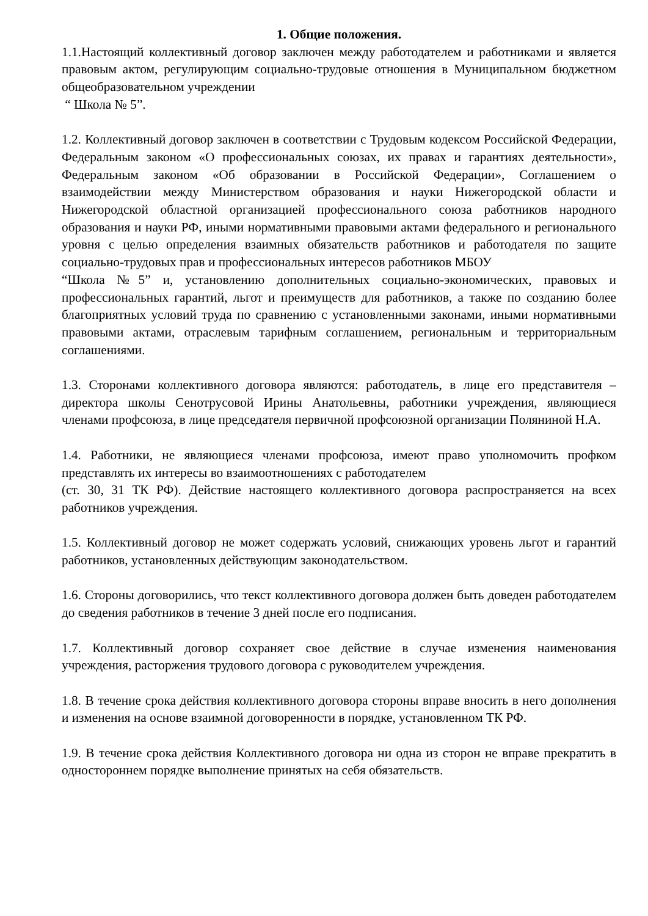1. Общие положения.
1.1.Настоящий коллективный договор заключен между работодателем и работниками и является правовым актом, регулирующим социально-трудовые отношения в Муниципальном бюджетном общеобразовательном учреждении
“ Школа № 5”.
1.2. Коллективный договор заключен в соответствии с Трудовым кодексом Российской Федерации, Федеральным законом «О профессиональных союзах, их правах и гарантиях деятельности», Федеральным законом «Об образовании в Российской Федерации», Соглашением о взаимодействии между Министерством образования и науки Нижегородской области и Нижегородской областной организацией профессионального союза работников народного образования и науки РФ, иными нормативными правовыми актами федерального и регионального уровня с целью определения взаимных обязательств работников и работодателя по защите социально-трудовых прав и профессиональных интересов работников МБОУ
“Школа №5” и, установлению дополнительных социально-экономических, правовых и профессиональных гарантий, льгот и преимуществ для работников, а также по созданию более благоприятных условий труда по сравнению с установленными законами, иными нормативными правовыми актами, отраслевым тарифным соглашением, региональным и территориальным соглашениями.
1.3. Сторонами коллективного договора являются: работодатель, в лице его представителя – директора школы Сенотрусовой Ирины Анатольевны, работники учреждения, являющиеся членами профсоюза, в лице председателя первичной профсоюзной организации Поляниной Н.А.
1.4. Работники, не являющиеся членами профсоюза, имеют право уполномочить профком представлять их интересы во взаимоотношениях с работодателем
(ст. 30, 31 ТК РФ). Действие настоящего коллективного договора распространяется на всех работников учреждения.
1.5. Коллективный договор не может содержать условий, снижающих уровень льгот и гарантий работников, установленных действующим законодательством.
1.6. Стороны договорились, что текст коллективного договора должен быть доведен работодателем до сведения работников в течение 3 дней после его подписания.
1.7. Коллективный договор сохраняет свое действие в случае изменения наименования учреждения, расторжения трудового договора с руководителем учреждения.
1.8. В течение срока действия коллективного договора стороны вправе вносить в него дополнения и изменения на основе взаимной договоренности в порядке, установленном ТК РФ.
1.9. В течение срока действия Коллективного договора ни одна из сторон не вправе прекратить в одностороннем порядке выполнение принятых на себя обязательств.